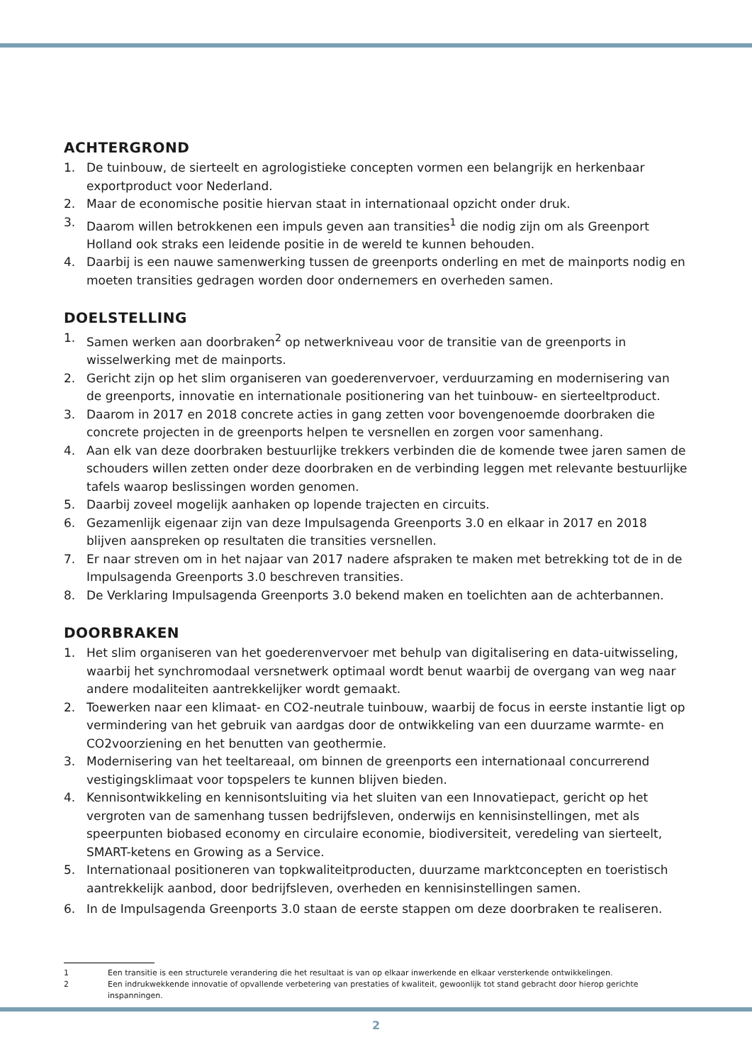ACHTERGROND
1. De tuinbouw, de sierteelt en agrologistieke concepten vormen een belangrijk en herkenbaar exportproduct voor Nederland.
2. Maar de economische positie hiervan staat in internationaal opzicht onder druk.
3. Daarom willen betrokkenen een impuls geven aan transities<sup>1</sup> die nodig zijn om als Greenport Holland ook straks een leidende positie in de wereld te kunnen behouden.
4. Daarbij is een nauwe samenwerking tussen de greenports onderling en met de mainports nodig en moeten transities gedragen worden door ondernemers en overheden samen.
DOELSTELLING
1. Samen werken aan doorbraken<sup>2</sup> op netwerkniveau voor de transitie van de greenports in wisselwerking met de mainports.
2. Gericht zijn op het slim organiseren van goederenvervoer, verduurzaming en modernisering van de greenports, innovatie en internationale positionering van het tuinbouw- en sierteeltproduct.
3. Daarom in 2017 en 2018 concrete acties in gang zetten voor bovengenoemde doorbraken die concrete projecten in de greenports helpen te versnellen en zorgen voor samenhang.
4. Aan elk van deze doorbraken bestuurlijke trekkers verbinden die de komende twee jaren samen de schouders willen zetten onder deze doorbraken en de verbinding leggen met relevante bestuurlijke tafels waarop beslissingen worden genomen.
5. Daarbij zoveel mogelijk aanhaken op lopende trajecten en circuits.
6. Gezamenlijk eigenaar zijn van deze Impulsagenda Greenports 3.0 en elkaar in 2017 en 2018 blijven aanspreken op resultaten die transities versnellen.
7. Er naar streven om in het najaar van 2017 nadere afspraken te maken met betrekking tot de in de Impulsagenda Greenports 3.0 beschreven transities.
8. De Verklaring Impulsagenda Greenports 3.0 bekend maken en toelichten aan de achterbannen.
DOORBRAKEN
1. Het slim organiseren van het goederenvervoer met behulp van digitalisering en data-uitwisseling, waarbij het synchromodaal versnetwerk optimaal wordt benut waarbij de overgang van weg naar andere modaliteiten aantrekkelijker wordt gemaakt.
2. Toewerken naar een klimaat- en CO2-neutrale tuinbouw, waarbij de focus in eerste instantie ligt op vermindering van het gebruik van aardgas door de ontwikkeling van een duurzame warmte- en CO2voorziening en het benutten van geothermie.
3. Modernisering van het teeltareaal, om binnen de greenports een internationaal concurrerend vestigingsklimaat voor topspelers te kunnen blijven bieden.
4. Kennisontwikkeling en kennisontsluiting via het sluiten van een Innovatiepact, gericht op het vergroten van de samenhang tussen bedrijfsleven, onderwijs en kennisinstellingen, met als speerpunten biobased economy en circulaire economie, biodiversiteit, veredeling van sierteelt, SMART-ketens en Growing as a Service.
5. Internationaal positioneren van topkwaliteitproducten, duurzame marktconcepten en toeristisch aantrekkelijk aanbod, door bedrijfsleven, overheden en kennisinstellingen samen.
6. In de Impulsagenda Greenports 3.0 staan de eerste stappen om deze doorbraken te realiseren.
1 Een transitie is een structurele verandering die het resultaat is van op elkaar inwerkende en elkaar versterkende ontwikkelingen.
2 Een indrukwekkende innovatie of opvallende verbetering van prestaties of kwaliteit, gewoonlijk tot stand gebracht door hierop gerichte inspanningen.
2